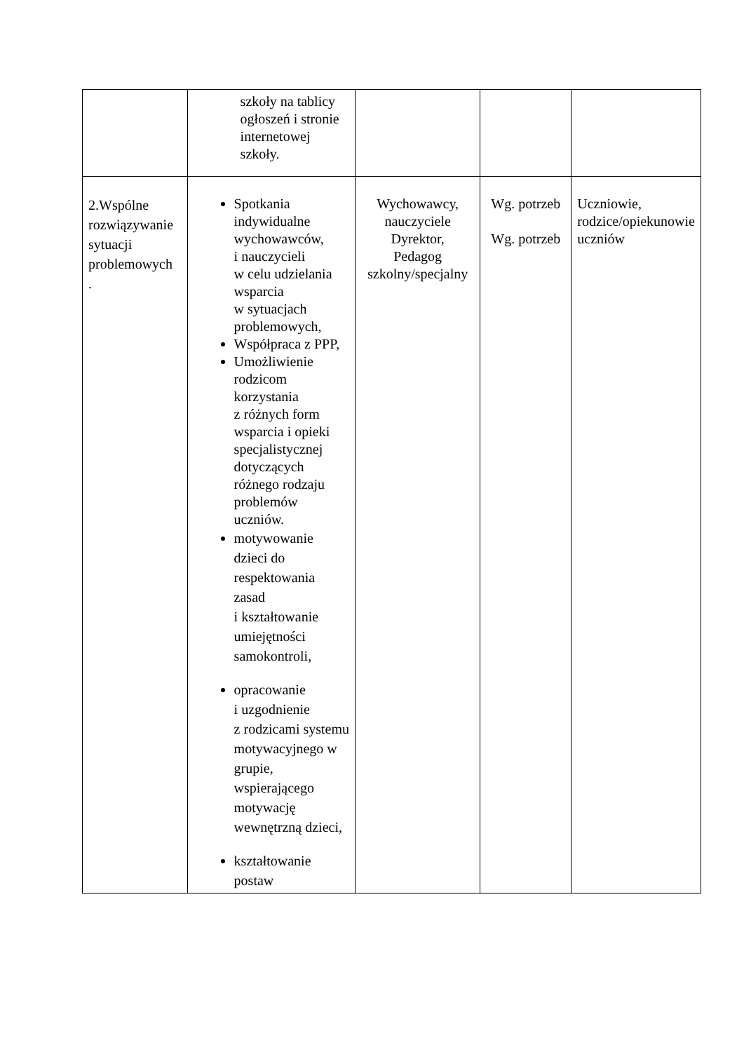| | szkoły na tablicy ogłoszeń i stronie internetowej szkoły. | | | |
| 2.Wspólne rozwiązywanie sytuacji problemowych . | Spotkania indywidualne wychowawców, i nauczycieli w celu udzielania wsparcia w sytuacjach problemowych, Współpraca z PPP, Umożliwienie rodzicom korzystania z różnych form wsparcia i opieki specjalistycznej dotyczących różnego rodzaju problemów uczniów. motywowanie dzieci do respektowania zasad i kształtowanie umiejętności samokontroli, opracowanie i uzgodnienie z rodzicami systemu motywacyjnego w grupie, wspierającego motywację wewnętrzną dzieci, kształtowanie postaw | Wychowawcy, nauczyciele Dyrektor, Pedagog szkolny/specjalny | Wg. potrzeb Wg. potrzeb | Uczniowie, rodzice/opiekunowie uczniów |